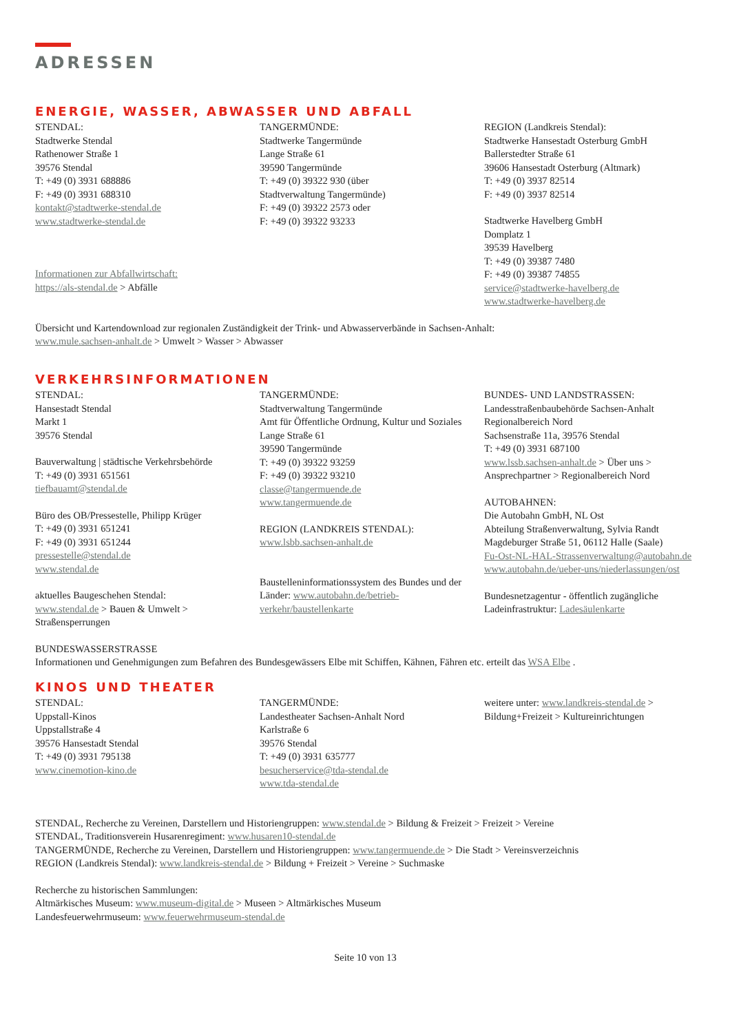ADRESSEN
ENERGIE, WASSER, ABWASSER UND ABFALL
STENDAL:
Stadtwerke Stendal
Rathenower Straße 1
39576 Stendal
T: +49 (0) 3931 688886
F: +49 (0) 3931 688310
kontakt@stadtwerke-stendal.de
www.stadtwerke-stendal.de
Informationen zur Abfallwirtschaft:
https://als-stendal.de > Abfälle
TANGERMÜNDE:
Stadtwerke Tangermünde
Lange Straße 61
39590 Tangermünde
T: +49 (0) 39322 930 (über
Stadtverwaltung Tangermünde)
F: +49 (0) 39322 2573 oder
F: +49 (0) 39322 93233
REGION (Landkreis Stendal):
Stadtwerke Hansestadt Osterburg GmbH
Ballerstedter Straße 61
39606 Hansestadt Osterburg (Altmark)
T: +49 (0) 3937 82514
F: +49 (0) 3937 82514
Stadtwerke Havelberg GmbH
Domplatz 1
39539 Havelberg
T: +49 (0) 39387 7480
F: +49 (0) 39387 74855
service@stadtwerke-havelberg.de
www.stadtwerke-havelberg.de
Übersicht und Kartendownload zur regionalen Zuständigkeit der Trink- und Abwasserverbände in Sachsen-Anhalt:
www.mule.sachsen-anhalt.de > Umwelt > Wasser > Abwasser
VERKEHRSINFORMATIONEN
STENDAL:
Hansestadt Stendal
Markt 1
39576 Stendal
Bauverwaltung | städtische Verkehrsbehörde
T: +49 (0) 3931 651561
tiefbauamt@stendal.de
Büro des OB/Pressestelle, Philipp Krüger
T: +49 (0) 3931 651241
F: +49 (0) 3931 651244
pressestelle@stendal.de
www.stendal.de
aktuelles Baugeschehen Stendal:
www.stendal.de > Bauen & Umwelt >
Straßensperrungen
TANGERMÜNDE:
Stadtverwaltung Tangermünde
Amt für Öffentliche Ordnung, Kultur und Soziales
Lange Straße 61
39590 Tangermünde
T: +49 (0) 39322 93259
F: +49 (0) 39322 93210
classe@tangermuende.de
www.tangermuende.de
REGION (LANDKREIS STENDAL):
www.lsbb.sachsen-anhalt.de
Baustelleninformationssystem des Bundes und der Länder: www.autobahn.de/betrieb-verkehr/baustellenkarte
BUNDES- UND LANDSTRASSEN:
Landesstraßenbaubehörde Sachsen-Anhalt
Regionalbereich Nord
Sachsenstraße 11a, 39576 Stendal
T: +49 (0) 3931 687100
www.lssb.sachsen-anhalt.de > Über uns > Ansprechpartner > Regionalbereich Nord
AUTOBAHNEN:
Die Autobahn GmbH, NL Ost
Abteilung Straßenverwaltung, Sylvia Randt
Magdeburger Straße 51, 06112 Halle (Saale)
Fu-Ost-NL-HAL-Strassenverwaltung@autobahn.de
www.autobahn.de/ueber-uns/niederlassungen/ost
Bundesnetzagentur - öffentlich zugängliche Ladeinfrastruktur: Ladesäulenkarte
BUNDESWASSERSTRASSE
Informationen und Genehmigungen zum Befahren des Bundesgewässers Elbe mit Schiffen, Kähnen, Fähren etc. erteilt das WSA Elbe .
KINOS UND THEATER
STENDAL:
Uppstall-Kinos
Uppstallstraße 4
39576 Hansestadt Stendal
T: +49 (0) 3931 795138
www.cinemotion-kino.de
TANGERMÜNDE:
Landestheater Sachsen-Anhalt Nord
Karlstraße 6
39576 Stendal
T: +49 (0) 3931 635777
besucherservice@tda-stendal.de
www.tda-stendal.de
weitere unter: www.landkreis-stendal.de > Bildung+Freizeit > Kultureinrichtungen
STENDAL, Recherche zu Vereinen, Darstellern und Historiengruppen: www.stendal.de > Bildung & Freizeit > Freizeit > Vereine
STENDAL, Traditionsverein Husarenregiment: www.husaren10-stendal.de
TANGERMÜNDE, Recherche zu Vereinen, Darstellern und Historiengruppen: www.tangermuende.de > Die Stadt > Vereinsverzeichnis
REGION (Landkreis Stendal): www.landkreis-stendal.de > Bildung + Freizeit > Vereine > Suchmaske
Recherche zu historischen Sammlungen:
Altmärkisches Museum: www.museum-digital.de > Museen > Altmärkisches Museum
Landesfeuerwehrmuseum: www.feuerwehrmuseum-stendal.de
Seite 10 von 13